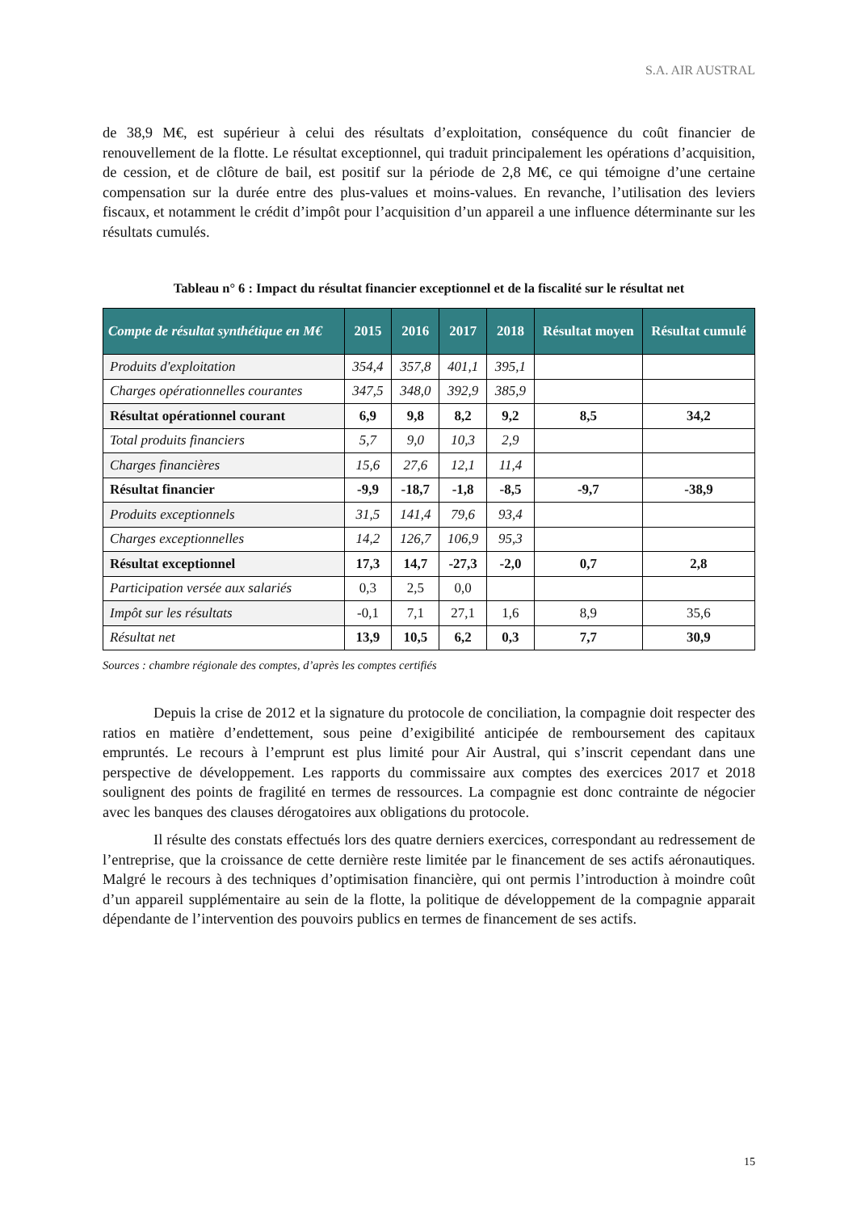S.A. AIR AUSTRAL
de 38,9 M€, est supérieur à celui des résultats d’exploitation, conséquence du coût financier de renouvellement de la flotte. Le résultat exceptionnel, qui traduit principalement les opérations d’acquisition, de cession, et de clôture de bail, est positif sur la période de 2,8 M€, ce qui témoigne d’une certaine compensation sur la durée entre des plus-values et moins-values. En revanche, l’utilisation des leviers fiscaux, et notamment le crédit d’impôt pour l’acquisition d’un appareil a une influence déterminante sur les résultats cumulés.
Tableau n° 6 : Impact du résultat financier exceptionnel et de la fiscalité sur le résultat net
| Compte de résultat synthétique en M€ | 2015 | 2016 | 2017 | 2018 | Résultat moyen | Résultat cumulé |
| --- | --- | --- | --- | --- | --- | --- |
| Produits d'exploitation | 354,4 | 357,8 | 401,1 | 395,1 | | |
| Charges opérationnelles courantes | 347,5 | 348,0 | 392,9 | 385,9 | | |
| Résultat opérationnel courant | 6,9 | 9,8 | 8,2 | 9,2 | 8,5 | 34,2 |
| Total produits financiers | 5,7 | 9,0 | 10,3 | 2,9 | | |
| Charges financières | 15,6 | 27,6 | 12,1 | 11,4 | | |
| Résultat financier | -9,9 | -18,7 | -1,8 | -8,5 | -9,7 | -38,9 |
| Produits exceptionnels | 31,5 | 141,4 | 79,6 | 93,4 | | |
| Charges exceptionnelles | 14,2 | 126,7 | 106,9 | 95,3 | | |
| Résultat exceptionnel | 17,3 | 14,7 | -27,3 | -2,0 | 0,7 | 2,8 |
| Participation versée aux salariés | 0,3 | 2,5 | 0,0 | | | |
| Impôt sur les résultats | -0,1 | 7,1 | 27,1 | 1,6 | 8,9 | 35,6 |
| Résultat net | 13,9 | 10,5 | 6,2 | 0,3 | 7,7 | 30,9 |
Sources : chambre régionale des comptes, d’après les comptes certifiés
Depuis la crise de 2012 et la signature du protocole de conciliation, la compagnie doit respecter des ratios en matière d’endettement, sous peine d’exigibilité anticipée de remboursement des capitaux empruntés. Le recours à l’emprunt est plus limité pour Air Austral, qui s’inscrit cependant dans une perspective de développement. Les rapports du commissaire aux comptes des exercices 2017 et 2018 soulignent des points de fragilité en termes de ressources. La compagnie est donc contrainte de négocier avec les banques des clauses dérogatoires aux obligations du protocole.
Il résulte des constats effectués lors des quatre derniers exercices, correspondant au redressement de l’entreprise, que la croissance de cette dernière reste limitée par le financement de ses actifs aéronautiques. Malgré le recours à des techniques d’optimisation financière, qui ont permis l’introduction à moindre coût d’un appareil supplémentaire au sein de la flotte, la politique de développement de la compagnie apparait dépendante de l’intervention des pouvoirs publics en termes de financement de ses actifs.
15